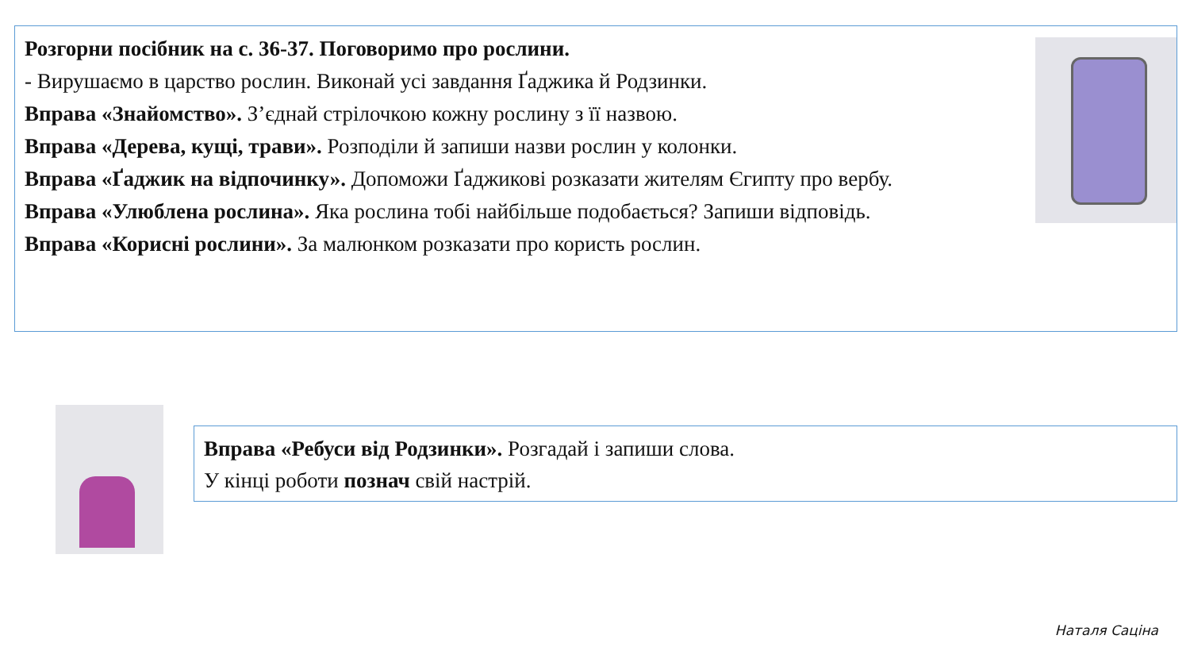Розгорни посібник на с. 36-37. Поговоримо про рослини.
- Вирушаємо в царство рослин. Виконай усі завдання Ґаджика й Родзинки.
Вправа «Знайомство». З’єднай стрілочкою кожну рослину з її назвою.
Вправа «Дерева, кущі, трави». Розподіли й запиши назви рослин у колонки.
Вправа «Ґаджик на відпочинку». Допоможи Ґаджикові розказати жителям Єгипту про вербу.
Вправа «Улюблена рослина». Яка рослина тобі найбільше подобається? Запиши відповідь.
Вправа «Корисні рослини». За малюнком розказати про користь рослин.
Вправа «Ребуси від Родзинки». Розгадай і запиши слова.
У кінці роботи познач свій настрій.
Наталя Саціна